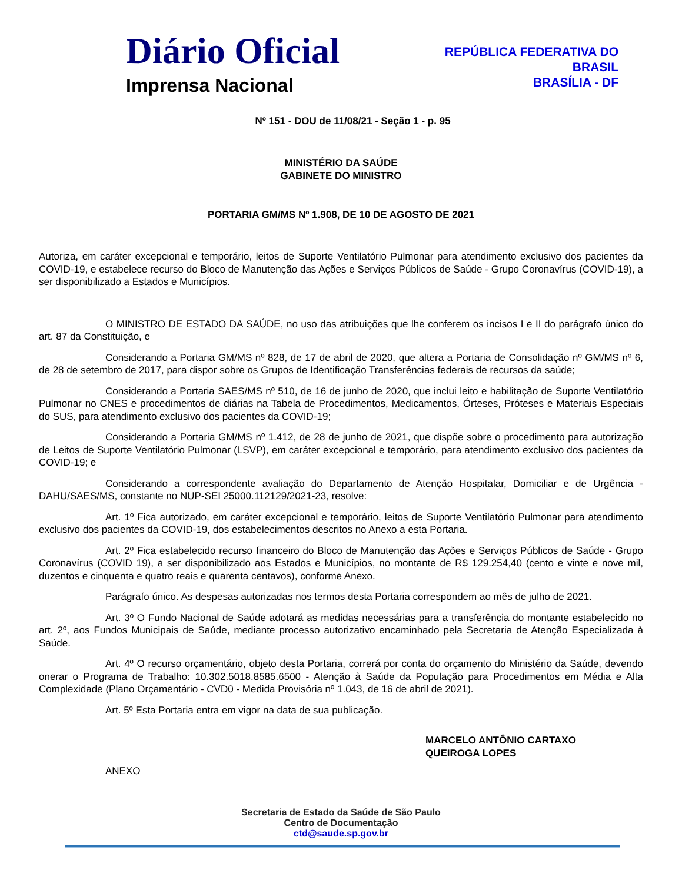Diário Oficial
Imprensa Nacional
REPÚBLICA FEDERATIVA DO
BRASIL
BRASÍLIA - DF
Nº 151 - DOU de 11/08/21 - Seção 1 - p. 95
MINISTÉRIO DA SAÚDE
GABINETE DO MINISTRO
PORTARIA GM/MS Nº 1.908, DE 10 DE AGOSTO DE 2021
Autoriza, em caráter excepcional e temporário, leitos de Suporte Ventilatório Pulmonar para atendimento exclusivo dos pacientes da COVID-19, e estabelece recurso do Bloco de Manutenção das Ações e Serviços Públicos de Saúde - Grupo Coronavírus (COVID-19), a ser disponibilizado a Estados e Municípios.
O MINISTRO DE ESTADO DA SAÚDE, no uso das atribuições que lhe conferem os incisos I e II do parágrafo único do art. 87 da Constituição, e
Considerando a Portaria GM/MS nº 828, de 17 de abril de 2020, que altera a Portaria de Consolidação nº GM/MS nº 6, de 28 de setembro de 2017, para dispor sobre os Grupos de Identificação Transferências federais de recursos da saúde;
Considerando a Portaria SAES/MS nº 510, de 16 de junho de 2020, que inclui leito e habilitação de Suporte Ventilatório Pulmonar no CNES e procedimentos de diárias na Tabela de Procedimentos, Medicamentos, Órteses, Próteses e Materiais Especiais do SUS, para atendimento exclusivo dos pacientes da COVID-19;
Considerando a Portaria GM/MS nº 1.412, de 28 de junho de 2021, que dispõe sobre o procedimento para autorização de Leitos de Suporte Ventilatório Pulmonar (LSVP), em caráter excepcional e temporário, para atendimento exclusivo dos pacientes da COVID-19; e
Considerando a correspondente avaliação do Departamento de Atenção Hospitalar, Domiciliar e de Urgência - DAHU/SAES/MS, constante no NUP-SEI 25000.112129/2021-23, resolve:
Art. 1º Fica autorizado, em caráter excepcional e temporário, leitos de Suporte Ventilatório Pulmonar para atendimento exclusivo dos pacientes da COVID-19, dos estabelecimentos descritos no Anexo a esta Portaria.
Art. 2º Fica estabelecido recurso financeiro do Bloco de Manutenção das Ações e Serviços Públicos de Saúde - Grupo Coronavírus (COVID 19), a ser disponibilizado aos Estados e Municípios, no montante de R$ 129.254,40 (cento e vinte e nove mil, duzentos e cinquenta e quatro reais e quarenta centavos), conforme Anexo.
Parágrafo único. As despesas autorizadas nos termos desta Portaria correspondem ao mês de julho de 2021.
Art. 3º O Fundo Nacional de Saúde adotará as medidas necessárias para a transferência do montante estabelecido no art. 2º, aos Fundos Municipais de Saúde, mediante processo autorizativo encaminhado pela Secretaria de Atenção Especializada à Saúde.
Art. 4º O recurso orçamentário, objeto desta Portaria, correrá por conta do orçamento do Ministério da Saúde, devendo onerar o Programa de Trabalho: 10.302.5018.8585.6500 - Atenção à Saúde da População para Procedimentos em Média e Alta Complexidade (Plano Orçamentário - CVD0 - Medida Provisória nº 1.043, de 16 de abril de 2021).
Art. 5º Esta Portaria entra em vigor na data de sua publicação.
MARCELO ANTÔNIO CARTAXO
QUEIROGA LOPES
ANEXO
Secretaria de Estado da Saúde de São Paulo
Centro de Documentação
ctd@saude.sp.gov.br